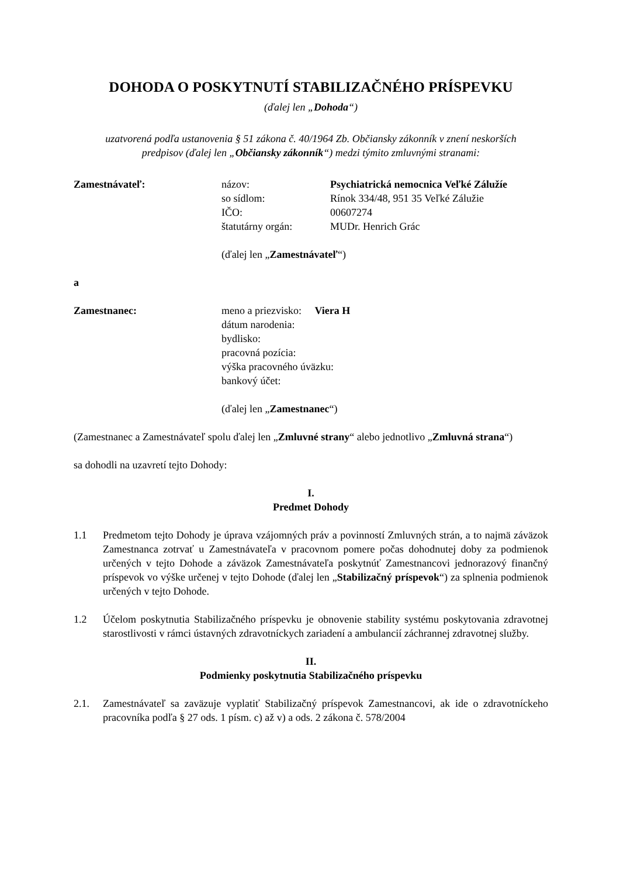DOHODA O POSKYTNUTÍ STABILIZAČNÉHO PRÍSPEVKU
(ďalej len „Dohoda“)
uzatvorená podľa ustanovenia § 51 zákona č. 40/1964 Zb. Občiansky zákonník v znení neskorších
predpisov (ďalej len „Občiansky zákonník“) medzi týmito zmluvnými stranami:
Zamestnávateľ: názov:
so sídlom:
IČO:
štatutárny orgán:
Psychiatrická nemocnica Veľké Záluží​e
Rínok 334/48, 951 35 Veľké Zálužie
00607274
MUDr. Henrich Grác
(ďalej len „Zamestnávateľ“)
a
Zamestnanec: meno a priezvisko: Viera H
dátum narodenia:
bydlisko:
pracovná pozícia:
výška pracovného úväzku:
bankový účet:
(ďalej len „Zamestnanec“)
(Zamestnanec a Zamestnávateľ spolu ďalej len „Zmluvné strany“ alebo jednotlivo „Zmluvná strana“)
sa dohodli na uzavretí tejto Dohody:
I.
Predmet Dohody
1.1 Predmetom tejto Dohody je úprava vzájomných práv a povinností Zmluvných strán, a to najmä záväzok Zamestnanca zotrvať u Zamestnávateľa v pracovnom pomere počas dohodnutej doby za podmienok určených v tejto Dohode a záväzok Zamestnávateľa poskytnúť Zamestnancovi jednorazový finančný príspevok vo výške určenej v tejto Dohode (ďalej len „Stabilizačný príspevok“) za splnenia podmienok určených v tejto Dohode.
1.2 Účelom poskytnutia Stabilizačného príspevku je obnovenie stability systému poskytovania zdravotnej starostlivosti v rámci ústavných zdravotníckych zariadení a ambulancií záchrannej zdravotnej služby.
II.
Podmienky poskytnutia Stabilizačného príspevku
2.1. Zamestnávateľ sa zaväzuje vyplatiť Stabilizačný príspevok Zamestnancovi, ak ide o zdravotníckeho pracovníka podľa § 27 ods. 1 písm. c) až v) a ods. 2 zákona č. 578/2004